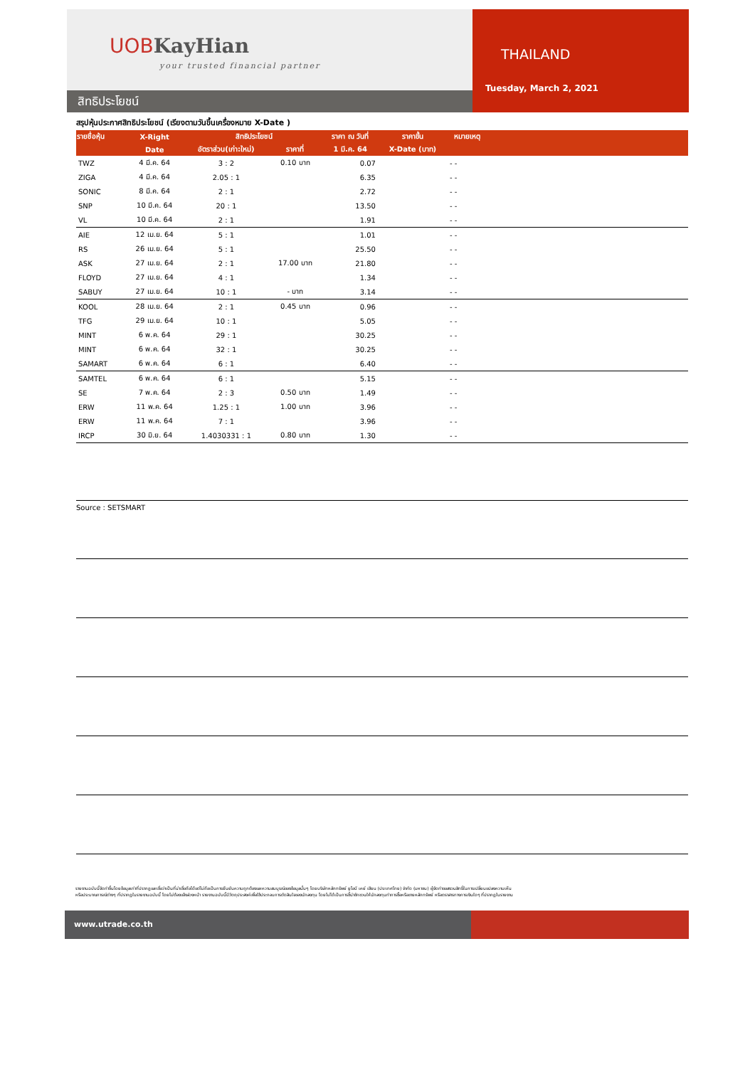UOB KayHian
your trusted financial partner
สิทธิประโยชน์
THAILAND
Tuesday, March 2, 2021
สรุปหุ้นประกาศสิทธิประโยชน์ (เรียงตามวันขึ้นเครื่องหมาย X-Date )
| รายชื่อหุ้น | X-Right | สิทธิประโยชน์ | | ราคา ณ วันที่ | ราคาขึ้น | หมายเหตุ | |
| --- | --- | --- | --- | --- | --- | --- | --- |
| | Date | อัตราส่วน(เก่า:ใหม่) | ราคาที่ | 1 มี.ค. 64 | X-Date (บาท) | | |
| TWZ | 4 มี.ค. 64 | 3 : 2 | 0.10 บาท | 0.07 | | - - | |
| ZIGA | 4 มี.ค. 64 | 2.05 : 1 | | 6.35 | | - - | |
| SONIC | 8 มี.ค. 64 | 2 : 1 | | 2.72 | | - - | |
| SNP | 10 มี.ค. 64 | 20 : 1 | | 13.50 | | - - | |
| VL | 10 มี.ค. 64 | 2 : 1 | | 1.91 | | - - | |
| AIE | 12 เม.ย. 64 | 5 : 1 | | 1.01 | | - - | |
| RS | 26 เม.ย. 64 | 5 : 1 | | 25.50 | | - - | |
| ASK | 27 เม.ย. 64 | 2 : 1 | 17.00 บาท | 21.80 | | - - | |
| FLOYD | 27 เม.ย. 64 | 4 : 1 | | 1.34 | | - - | |
| SABUY | 27 เม.ย. 64 | 10 : 1 | - บาท | 3.14 | | - - | |
| KOOL | 28 เม.ย. 64 | 2 : 1 | 0.45 บาท | 0.96 | | - - | |
| TFG | 29 เม.ย. 64 | 10 : 1 | | 5.05 | | - - | |
| MINT | 6 พ.ค. 64 | 29 : 1 | | 30.25 | | - - | |
| MINT | 6 พ.ค. 64 | 32 : 1 | | 30.25 | | - - | |
| SAMART | 6 พ.ค. 64 | 6 : 1 | | 6.40 | | - - | |
| SAMTEL | 6 พ.ค. 64 | 6 : 1 | | 5.15 | | - - | |
| SE | 7 พ.ค. 64 | 2 : 3 | 0.50 บาท | 1.49 | | - - | |
| ERW | 11 พ.ค. 64 | 1.25 : 1 | 1.00 บาท | 3.96 | | - - | |
| ERW | 11 พ.ค. 64 | 7 : 1 | | 3.96 | | - - | |
| IRCP | 30 มิ.ย. 64 | 1.4030331 : 1 | 0.80 บาท | 1.30 | | - - | |
Source : SETSMART
รายงานฉบับนี้จัดทำขึ้นโดยข้อมูลเท่าที่ปรากฏและเชื่อว่าเป็นที่น่าเชื่อถือได้แต่ไม่ถือเป็นการยืนยันความถูกต้องและความสมบูรณ์ของข้อมูลนั้นๆ โดยบริษัทหลักทรัพย์ ยูโอบี เคย์ เฮียน (ประเทศไทย) จำกัด (มหาชน) ผู้จัดทำขอสงวนสิทธิ์ในการเปลี่ยนแปลงความเห็น
หรือประมาณการณ์ต่างๆ ที่ปรากฏในรายงานฉบับนี้ โดยไม่ต้องแจ้งล่วงหน้า รายงานฉบับนี้มีวัตถุประสงค์เพื่อใช้ประกอบการตัดสินใจของนักลงทุน โดยไม่ได้เป็นการชี้นำชักชวนให้นักลงทุนทำการซื้อหรือขายหลักทรัพย์ หรือตราสารทางการเงินใดๆ ที่ปรากฏในรายงาน
www.utrade.co.th